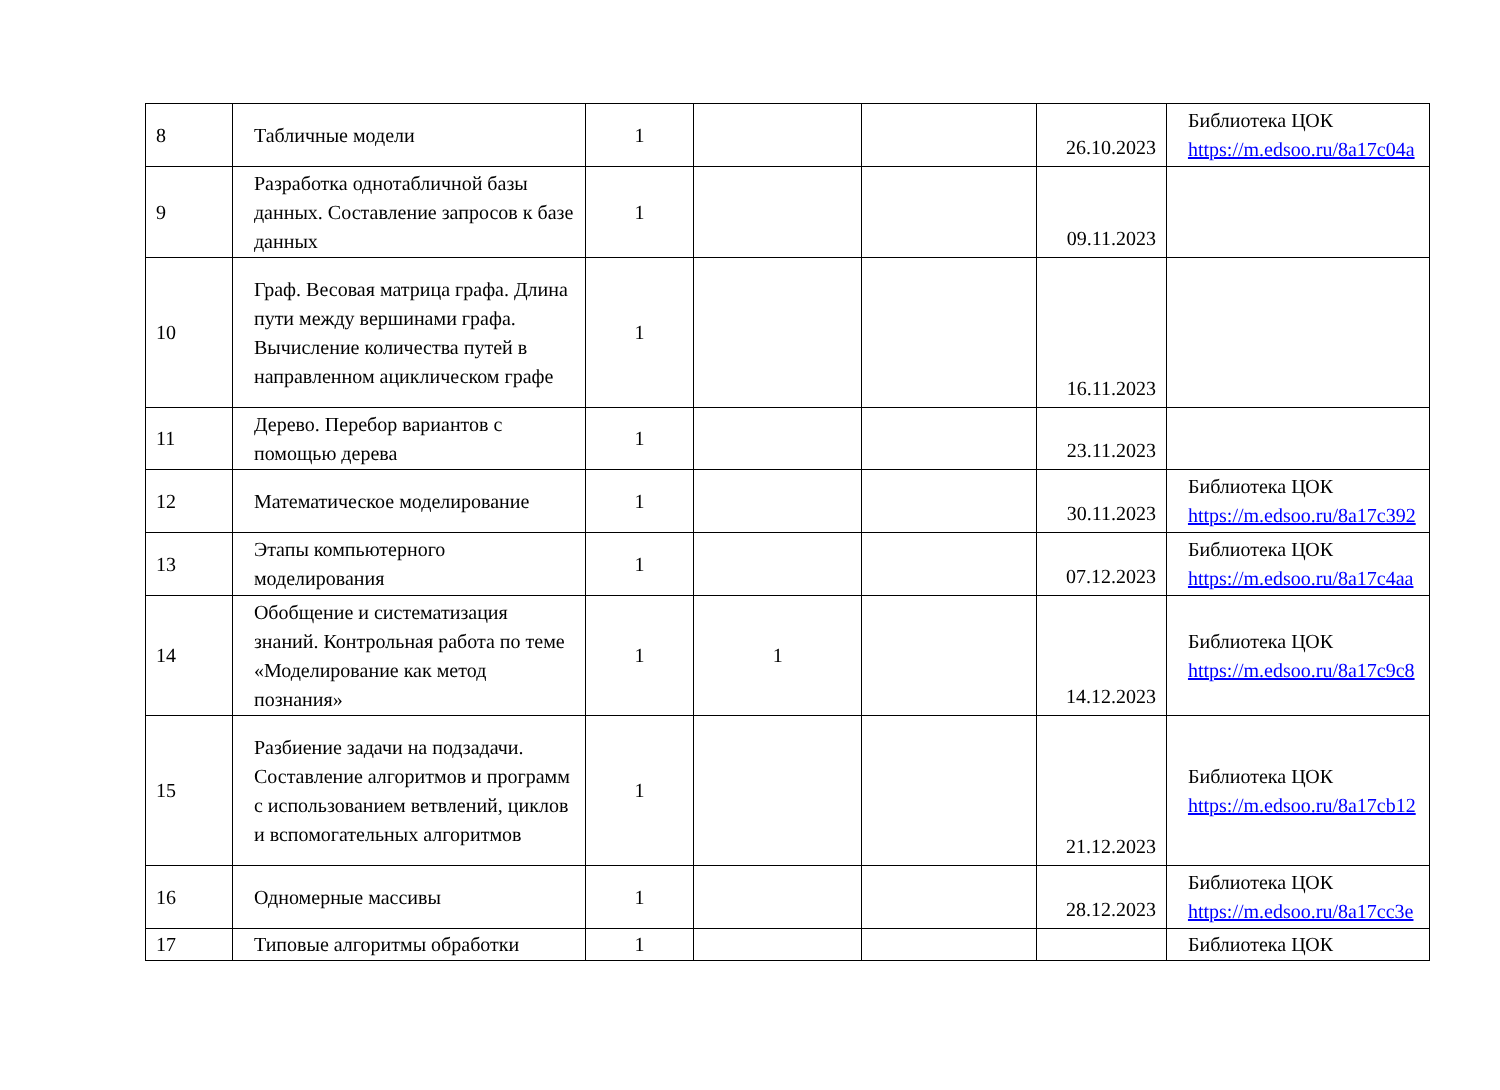| 8 | Табличные модели | 1 | | | 26.10.2023 | Библиотека ЦОК https://m.edsoo.ru/8a17c04a |
| 9 | Разработка однотабличной базы данных. Составление запросов к базе данных | 1 | | | 09.11.2023 | |
| 10 | Граф. Весовая матрица графа. Длина пути между вершинами графа. Вычисление количества путей в направленном ациклическом графе | 1 | | | 16.11.2023 | |
| 11 | Дерево. Перебор вариантов с помощью дерева | 1 | | | 23.11.2023 | |
| 12 | Математическое моделирование | 1 | | | 30.11.2023 | Библиотека ЦОК https://m.edsoo.ru/8a17c392 |
| 13 | Этапы компьютерного моделирования | 1 | | | 07.12.2023 | Библиотека ЦОК https://m.edsoo.ru/8a17c4aa |
| 14 | Обобщение и систематизация знаний. Контрольная работа по теме «Моделирование как метод познания» | 1 | 1 | | 14.12.2023 | Библиотека ЦОК https://m.edsoo.ru/8a17c9c8 |
| 15 | Разбиение задачи на подзадачи. Составление алгоритмов и программ с использованием ветвлений, циклов и вспомогательных алгоритмов | 1 | | | 21.12.2023 | Библиотека ЦОК https://m.edsoo.ru/8a17cb12 |
| 16 | Одномерные массивы | 1 | | | 28.12.2023 | Библиотека ЦОК https://m.edsoo.ru/8a17cc3e |
| 17 | Типовые алгоритмы обработки | 1 | | | | Библиотека ЦОК |